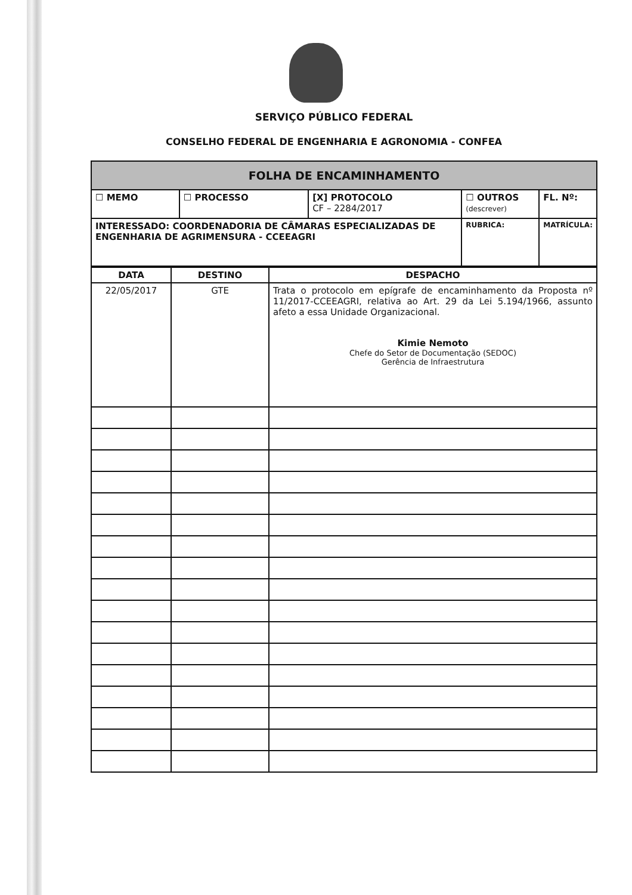SERVIÇO PÚBLICO FEDERAL
CONSELHO FEDERAL DE ENGENHARIA E AGRONOMIA - CONFEA
| FOLHA DE ENCAMINHAMENTO | | | | | |
| ☐ MEMO | ☐ PROCESSO | [X] PROTOCOLO CF – 2284/2017 | ☐ OUTROS (descrever) | | FL. Nº: |
| INTERESSADO: COORDENADORIA DE CÂMARAS ESPECIALIZADAS DE ENGENHARIA DE AGRIMENSURA - CCEEAGRI | | | | RUBRICA: | MATRÍCULA: |
| DATA | DESTINO | DESPACHO |
| --- | --- | --- |
| 22/05/2017 | GTE | Trata o protocolo em epígrafe de encaminhamento da Proposta nº 11/2017-CCEEAGRI, relativa ao Art. 29 da Lei 5.194/1966, assunto afeto a essa Unidade Organizacional. Kimie Nemoto Chefe do Setor de Documentação (SEDOC) Gerência de Infraestrutura |